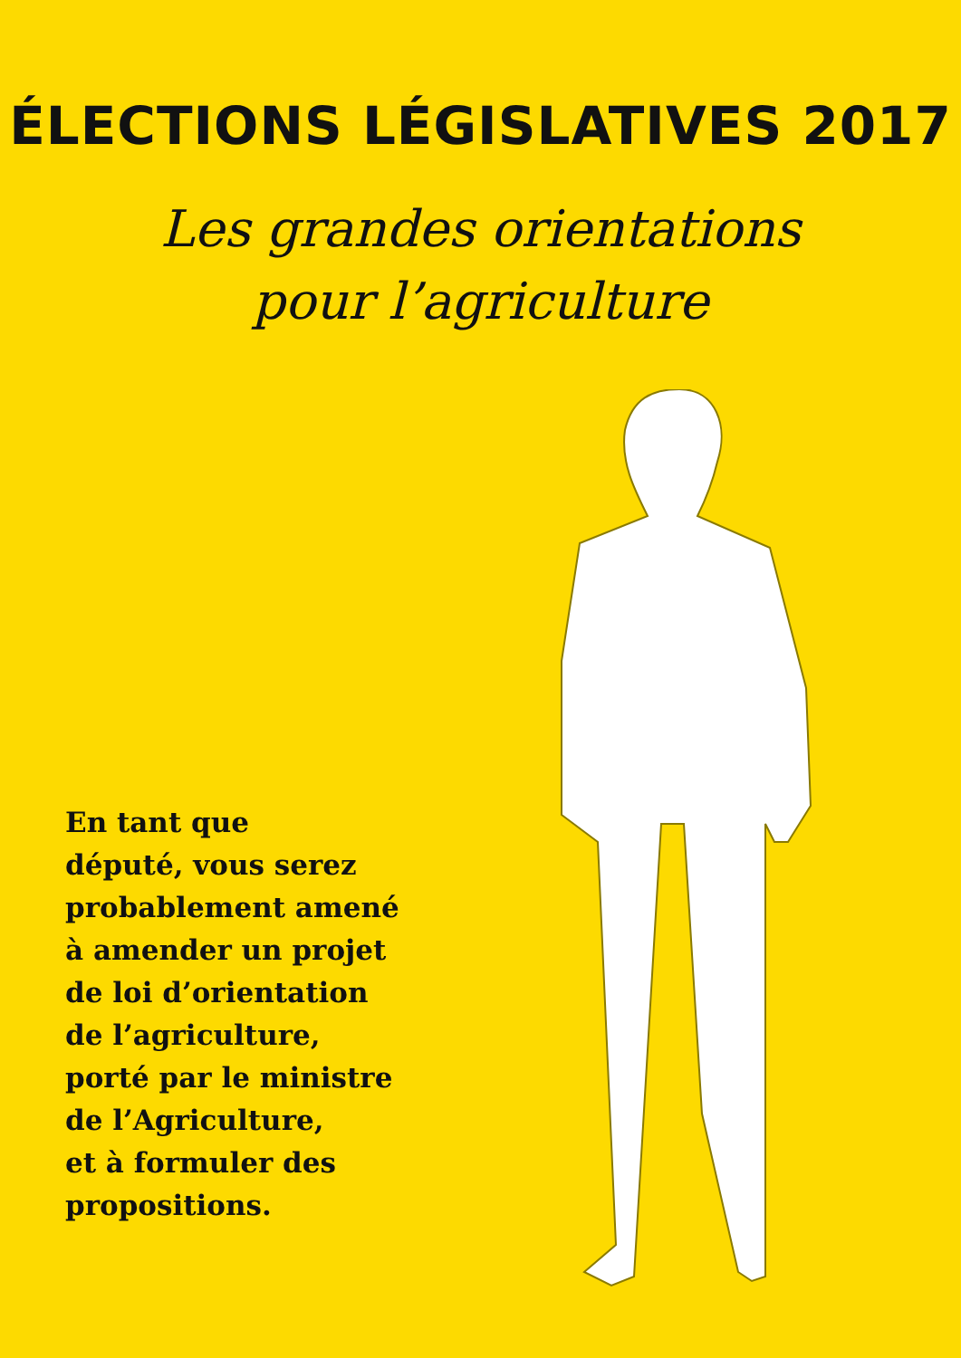ÉLECTIONS LÉGISLATIVES 2017
Les grandes orientations
pour l’agriculture
En tant que
député, vous serez
probablement amené
à amender un projet
de loi d’orientation
de l’agriculture,
porté par le ministre
de l’Agriculture,
et à formuler des
propositions.